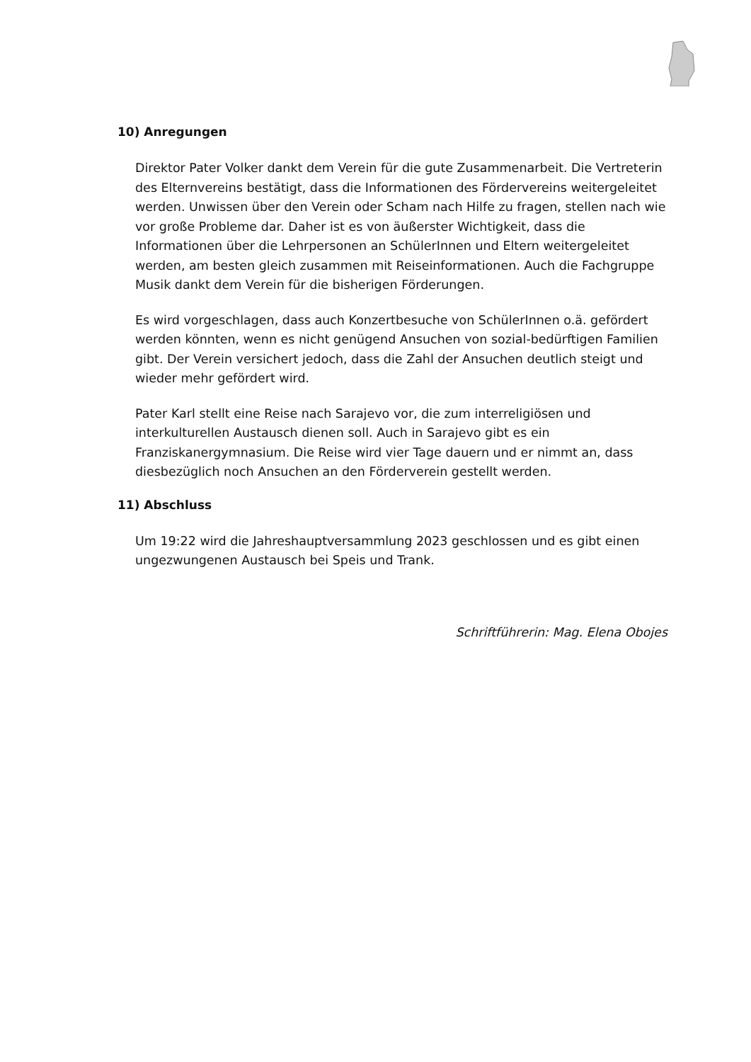10) Anregungen
Direktor Pater Volker dankt dem Verein für die gute Zusammenarbeit. Die Vertreterin des Elternvereins bestätigt, dass die Informationen des Fördervereins weitergeleitet werden. Unwissen über den Verein oder Scham nach Hilfe zu fragen, stellen nach wie vor große Probleme dar. Daher ist es von äußerster Wichtigkeit, dass die Informationen über die Lehrpersonen an SchülerInnen und Eltern weitergeleitet werden, am besten gleich zusammen mit Reiseinformationen. Auch die Fachgruppe Musik dankt dem Verein für die bisherigen Förderungen.
Es wird vorgeschlagen, dass auch Konzertbesuche von SchülerInnen o.ä. gefördert werden könnten, wenn es nicht genügend Ansuchen von sozial-bedürftigen Familien gibt. Der Verein versichert jedoch, dass die Zahl der Ansuchen deutlich steigt und wieder mehr gefördert wird.
Pater Karl stellt eine Reise nach Sarajevo vor, die zum interreligiösen und interkulturellen Austausch dienen soll. Auch in Sarajevo gibt es ein Franziskanergymnasium. Die Reise wird vier Tage dauern und er nimmt an, dass diesbezüglich noch Ansuchen an den Förderverein gestellt werden.
11) Abschluss
Um 19:22 wird die Jahreshauptversammlung 2023 geschlossen und es gibt einen ungezwungenen Austausch bei Speis und Trank.
Schriftführerin: Mag. Elena Obojes